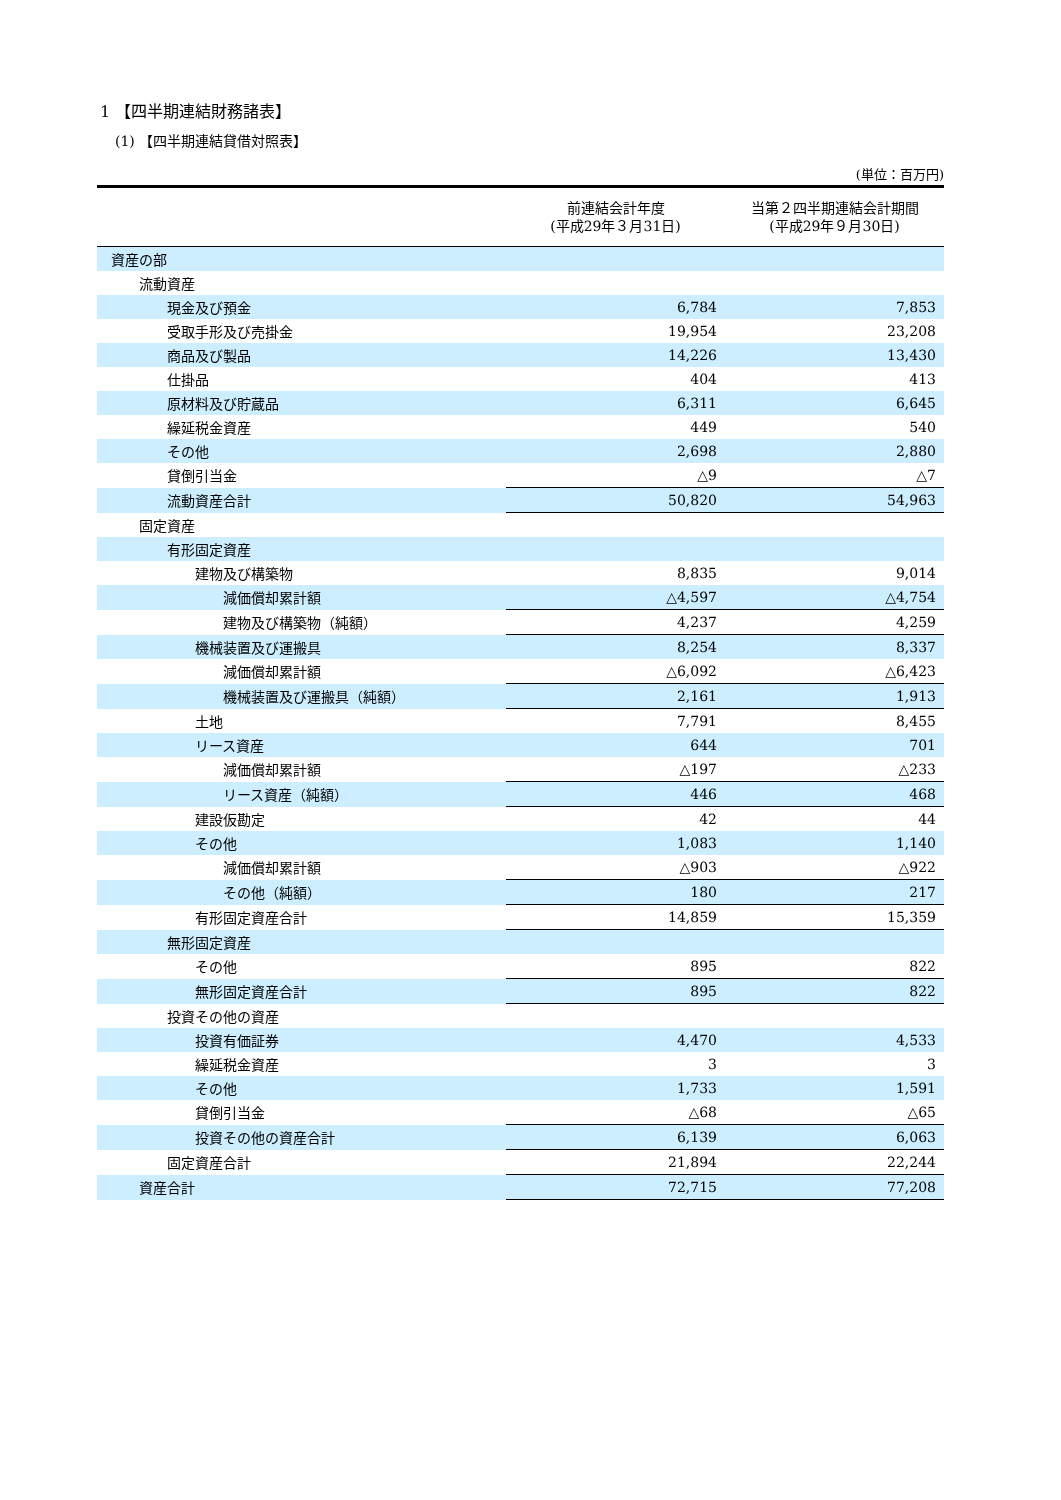1 【四半期連結財務諸表】
(1) 【四半期連結貸借対照表】
(単位：百万円)
| | 前連結会計年度 (平成29年３月31日) | 当第２四半期連結会計期間 (平成29年９月30日) |
| --- | --- | --- |
| 資産の部 | | |
| 流動資産 | | |
| 現金及び預金 | 6,784 | 7,853 |
| 受取手形及び売掛金 | 19,954 | 23,208 |
| 商品及び製品 | 14,226 | 13,430 |
| 仕掛品 | 404 | 413 |
| 原材料及び貯蔵品 | 6,311 | 6,645 |
| 繰延税金資産 | 449 | 540 |
| その他 | 2,698 | 2,880 |
| 貸倒引当金 | △9 | △7 |
| 流動資産合計 | 50,820 | 54,963 |
| 固定資産 | | |
| 有形固定資産 | | |
| 建物及び構築物 | 8,835 | 9,014 |
| 減価償却累計額 | △4,597 | △4,754 |
| 建物及び構築物（純額） | 4,237 | 4,259 |
| 機械装置及び運搬具 | 8,254 | 8,337 |
| 減価償却累計額 | △6,092 | △6,423 |
| 機械装置及び運搬具（純額） | 2,161 | 1,913 |
| 土地 | 7,791 | 8,455 |
| リース資産 | 644 | 701 |
| 減価償却累計額 | △197 | △233 |
| リース資産（純額） | 446 | 468 |
| 建設仮勘定 | 42 | 44 |
| その他 | 1,083 | 1,140 |
| 減価償却累計額 | △903 | △922 |
| その他（純額） | 180 | 217 |
| 有形固定資産合計 | 14,859 | 15,359 |
| 無形固定資産 | | |
| その他 | 895 | 822 |
| 無形固定資産合計 | 895 | 822 |
| 投資その他の資産 | | |
| 投資有価証券 | 4,470 | 4,533 |
| 繰延税金資産 | 3 | 3 |
| その他 | 1,733 | 1,591 |
| 貸倒引当金 | △68 | △65 |
| 投資その他の資産合計 | 6,139 | 6,063 |
| 固定資産合計 | 21,894 | 22,244 |
| 資産合計 | 72,715 | 77,208 |